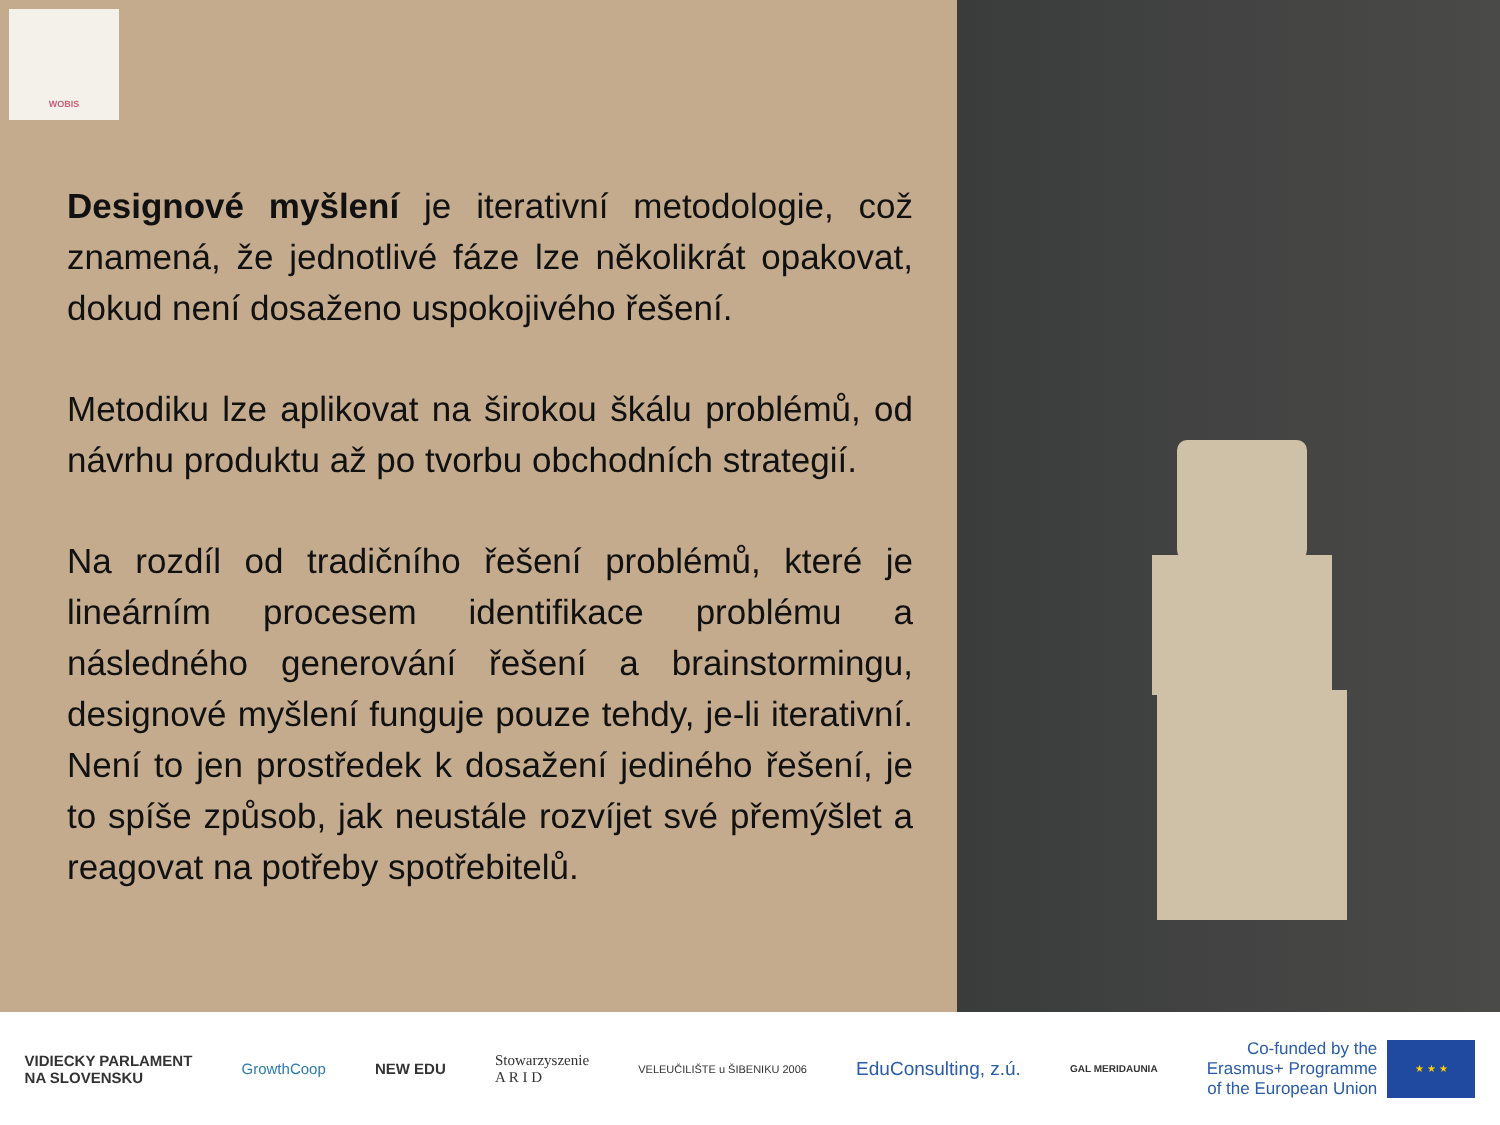WOBIS
Designové myšlení je iterativní metodologie, což znamená, že jednotlivé fáze lze několikrát opakovat, dokud není dosaženo uspokojivého řešení.
Metodiku lze aplikovat na širokou škálu problémů, od návrhu produktu až po tvorbu obchodních strategií.
Na rozdíl od tradičního řešení problémů, které je lineárním procesem identifikace problému a následného generování řešení a brainstormingu, designové myšlení funguje pouze tehdy, je-li iterativní. Není to jen prostředek k dosažení jediného řešení, je to spíše způsob, jak neustále rozvíjet své přemýšlet a reagovat na potřeby spotřebitelů.
VIDIECKY PARLAMENT
NA SLOVENSKU
GrowthCoop NEW EDU
Stowarzyszenie
A R I D
VELEUČILIŠTE u ŠIBENIKU 2006
EduConsulting, z.ú.
GAL MERIDAUNIA
Co-funded by the
Erasmus+ Programme
of the European Union
★ ★ ★